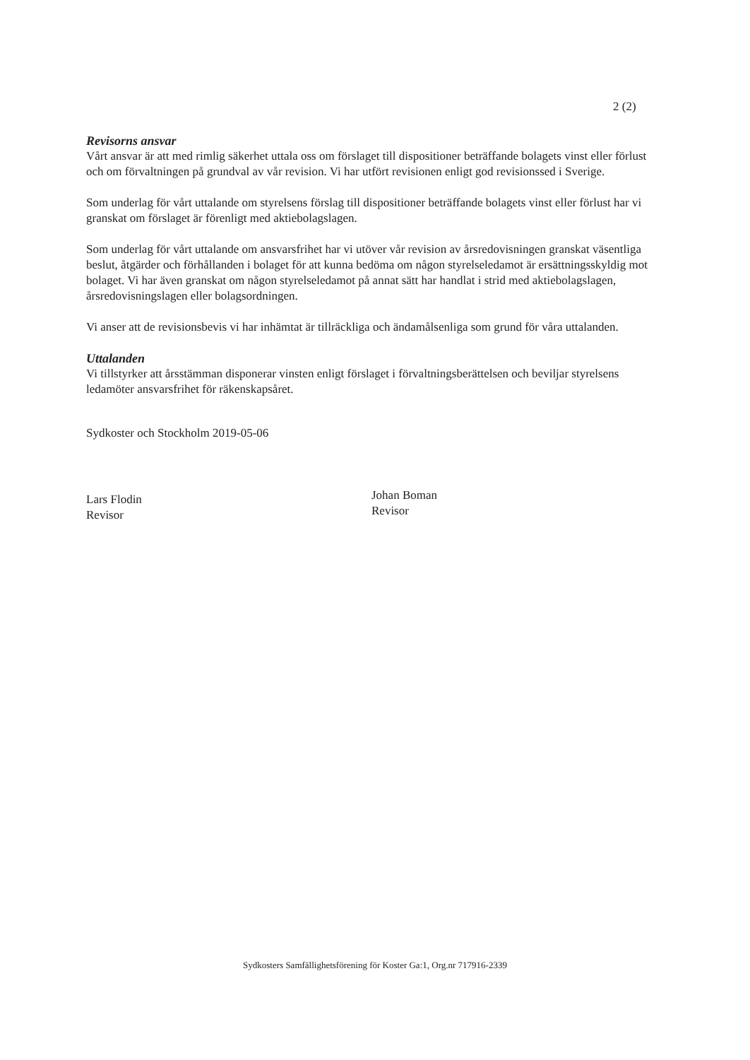2 (2)
Revisorns ansvar
Vårt ansvar är att med rimlig säkerhet uttala oss om förslaget till dispositioner beträffande bolagets vinst eller förlust och om förvaltningen på grundval av vår revision. Vi har utfört revisionen enligt god revisionssed i Sverige.
Som underlag för vårt uttalande om styrelsens förslag till dispositioner beträffande bolagets vinst eller förlust har vi granskat om förslaget är förenligt med aktiebolagslagen.
Som underlag för vårt uttalande om ansvarsfrihet har vi utöver vår revision av årsredovisningen granskat väsentliga beslut, åtgärder och förhållanden i bolaget för att kunna bedöma om någon styrelseledamot är ersättningsskyldig mot bolaget. Vi har även granskat om någon styrelseledamot på annat sätt har handlat i strid med aktiebolagslagen, årsredovisningslagen eller bolagsordningen.
Vi anser att de revisionsbevis vi har inhämtat är tillräckliga och ändamålsenliga som grund för våra uttalanden.
Uttalanden
Vi tillstyrker att årsstämman disponerar vinsten enligt förslaget i förvaltningsberättelsen och beviljar styrelsens ledamöter ansvarsfrihet för räkenskapsåret.
Sydkoster och Stockholm 2019-05-06
Lars Flodin
Revisor
Johan Boman
Revisor
Sydkosters Samfällighetsförening för Koster Ga:1, Org.nr 717916-2339